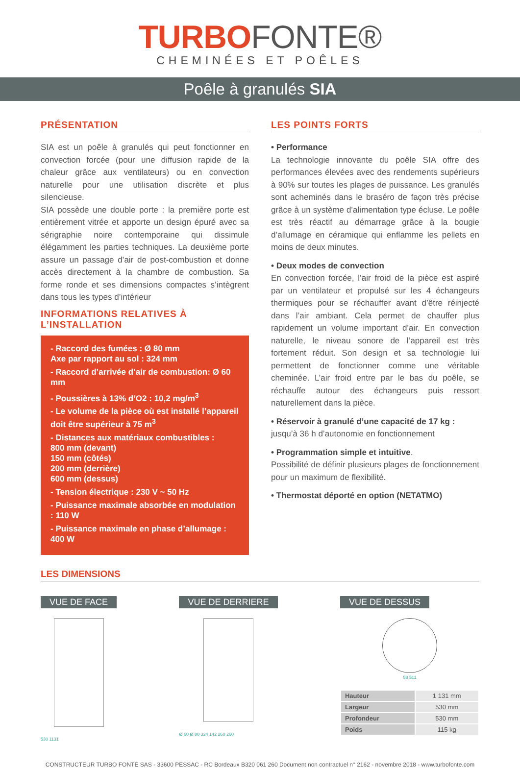TURBOFONTE®
CHEMINÉES ET POÊLES
Poêle à granulés SIA
PRÉSENTATION
SIA est un poêle à granulés qui peut fonctionner en convection forcée (pour une diffusion rapide de la chaleur grâce aux ventilateurs) ou en convection naturelle pour une utilisation discrète et plus silencieuse.
SIA possède une double porte : la première porte est entièrement vitrée et apporte un design épuré avec sa sérigraphie noire contemporaine qui dissimule élégamment les parties techniques. La deuxième porte assure un passage d’air de post-combustion et donne accès directement à la chambre de combustion. Sa forme ronde et ses dimensions compactes s’intègrent dans tous les types d’intérieur
INFORMATIONS RELATIVES À L’INSTALLATION
- Raccord des fumées : Ø 80 mm
Axe par rapport au sol : 324 mm
- Raccord d’arrivée d’air de combustion: Ø 60 mm
- Poussières à 13% d’O2 : 10,2 mg/m<sup>3</sup>
- Le volume de la pièce où est installé l’appareil doit être supérieur à 75 m<sup>3</sup>
- Distances aux matériaux combustibles :
800 mm (devant)
150 mm (côtés)
200 mm (derrière)
600 mm (dessus)
- Tension électrique : 230 V ~ 50 Hz
- Puissance maximale absorbée en modulation : 110 W
- Puissance maximale en phase d’allumage : 400 W
LES POINTS FORTS
• Performance
La technologie innovante du poêle SIA offre des performances élevées avec des rendements supérieurs à 90% sur toutes les plages de puissance. Les granulés sont acheminés dans le braséro de façon très précise grâce à un système d’alimentation type écluse. Le poêle est très réactif au démarrage grâce à la bougie d’allumage en céramique qui enflamme les pellets en moins de deux minutes.
• Deux modes de convection
En convection forcée, l’air froid de la pièce est aspiré par un ventilateur et propulsé sur les 4 échangeurs thermiques pour se réchauffer avant d’être réinjecté dans l’air ambiant. Cela permet de chauffer plus rapidement un volume important d’air. En convection naturelle, le niveau sonore de l’appareil est très fortement réduit. Son design et sa technologie lui permettent de fonctionner comme une véritable cheminée. L’air froid entre par le bas du poêle, se réchauffe autour des échangeurs puis ressort naturellement dans la pièce.
• Réservoir à granulé d’une capacité de 17 kg :
jusqu’à 36 h d’autonomie en fonctionnement
• Programmation simple et intuitive.
Possibilité de définir plusieurs plages de fonctionnement pour un maximum de flexibilité.
• Thermostat déporté en option (NETATMO)
LES DIMENSIONS
VUE DE FACE
530 1131
VUE DE DERRIERE
Ø 60 Ø 80 324 142 260 260
VUE DE DESSUS
58 511
| Hauteur | 1 131 mm |
| Largeur | 530 mm |
| Profondeur | 530 mm |
| Poids | 115 kg |
CONSTRUCTEUR TURBO FONTE SAS - 33600 PESSAC - RC Bordeaux B320 061 260 Document non contractuel n° 2162 - novembre 2018 - www.turbofonte.com